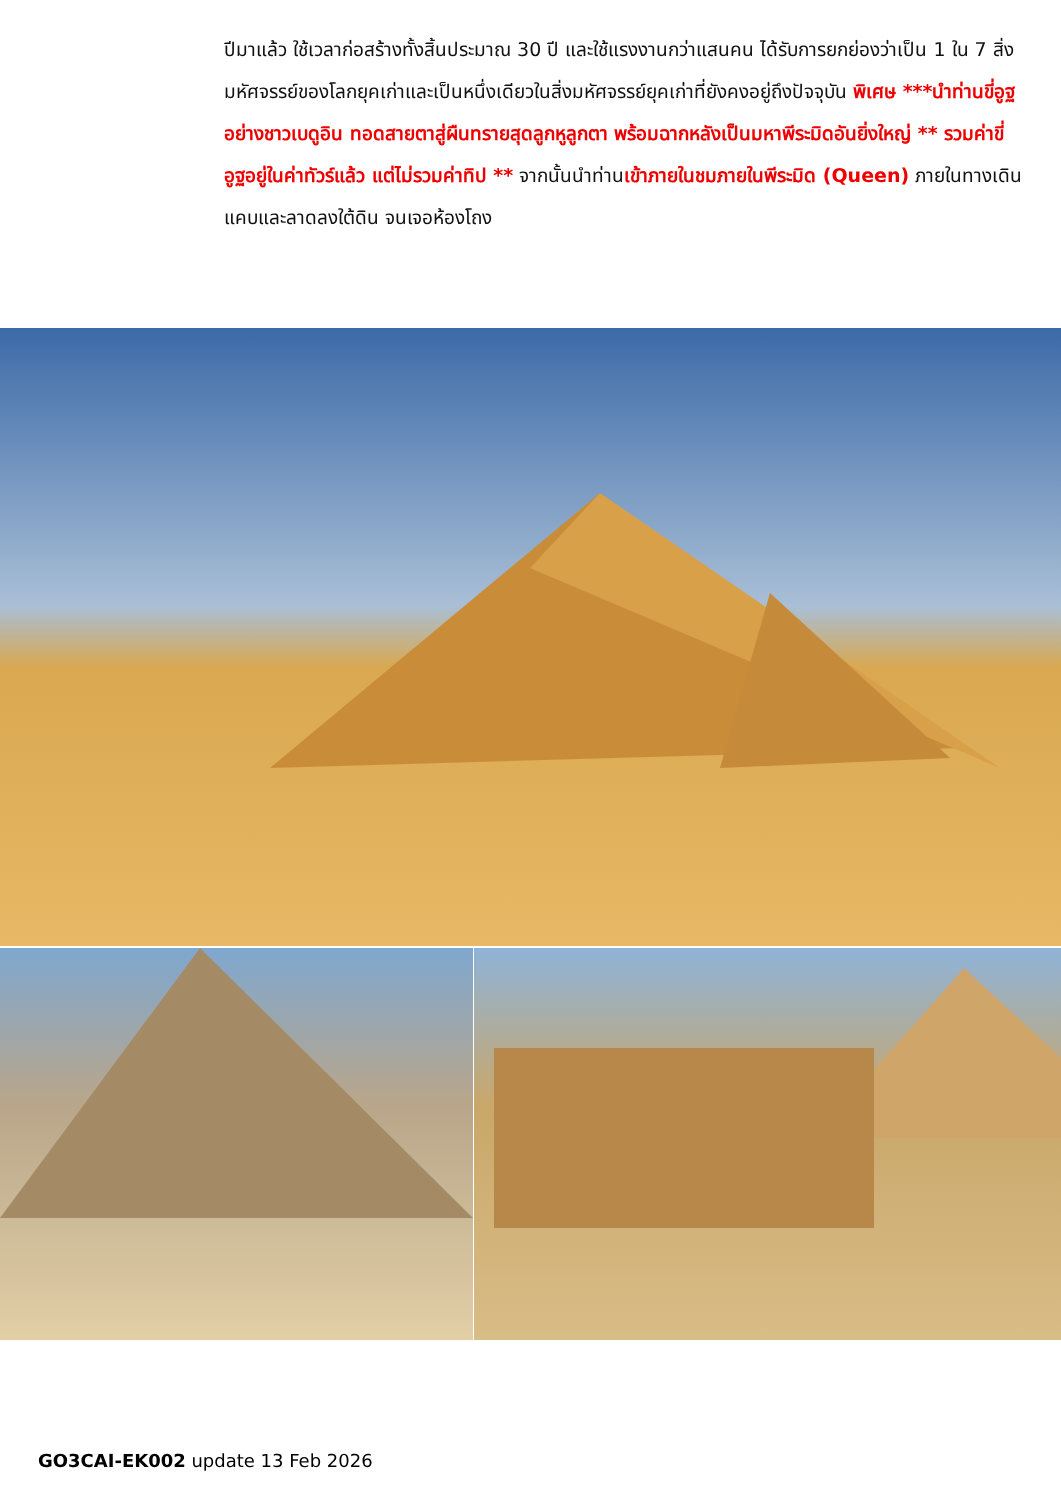ปีมาแล้ว ใช้เวลาก่อสร้างทั้งสิ้นประมาณ 30 ปี และใช้แรงงานกว่าแสนคน ได้รับการยกย่องว่าเป็น 1 ใน 7 สิ่งมหัศจรรย์ของโลกยุคเก่าและเป็นหนึ่งเดียวในสิ่งมหัศจรรย์ยุคเก่าที่ยังคงอยู่ถึงปัจจุบัน พิเศษ ***นำท่านขี่อูฐอย่างชาวเบดูอิน ทอดสายตาสู่ผืนทรายสุดลูกหูลูกตา พร้อมฉากหลังเป็นมหาพีระมิดอันยิ่งใหญ่ ** รวมค่าขี่อูฐอยู่ในค่าทัวร์แล้ว แต่ไม่รวมค่าทิป ** จากนั้นนำท่านเข้าภายในชมภายในพีระมิด (Queen) ภายในทางเดินแคบและลาดลงใต้ดิน จนเจอห้องโถง
GO3CAI-EK002 update 13 Feb 2026